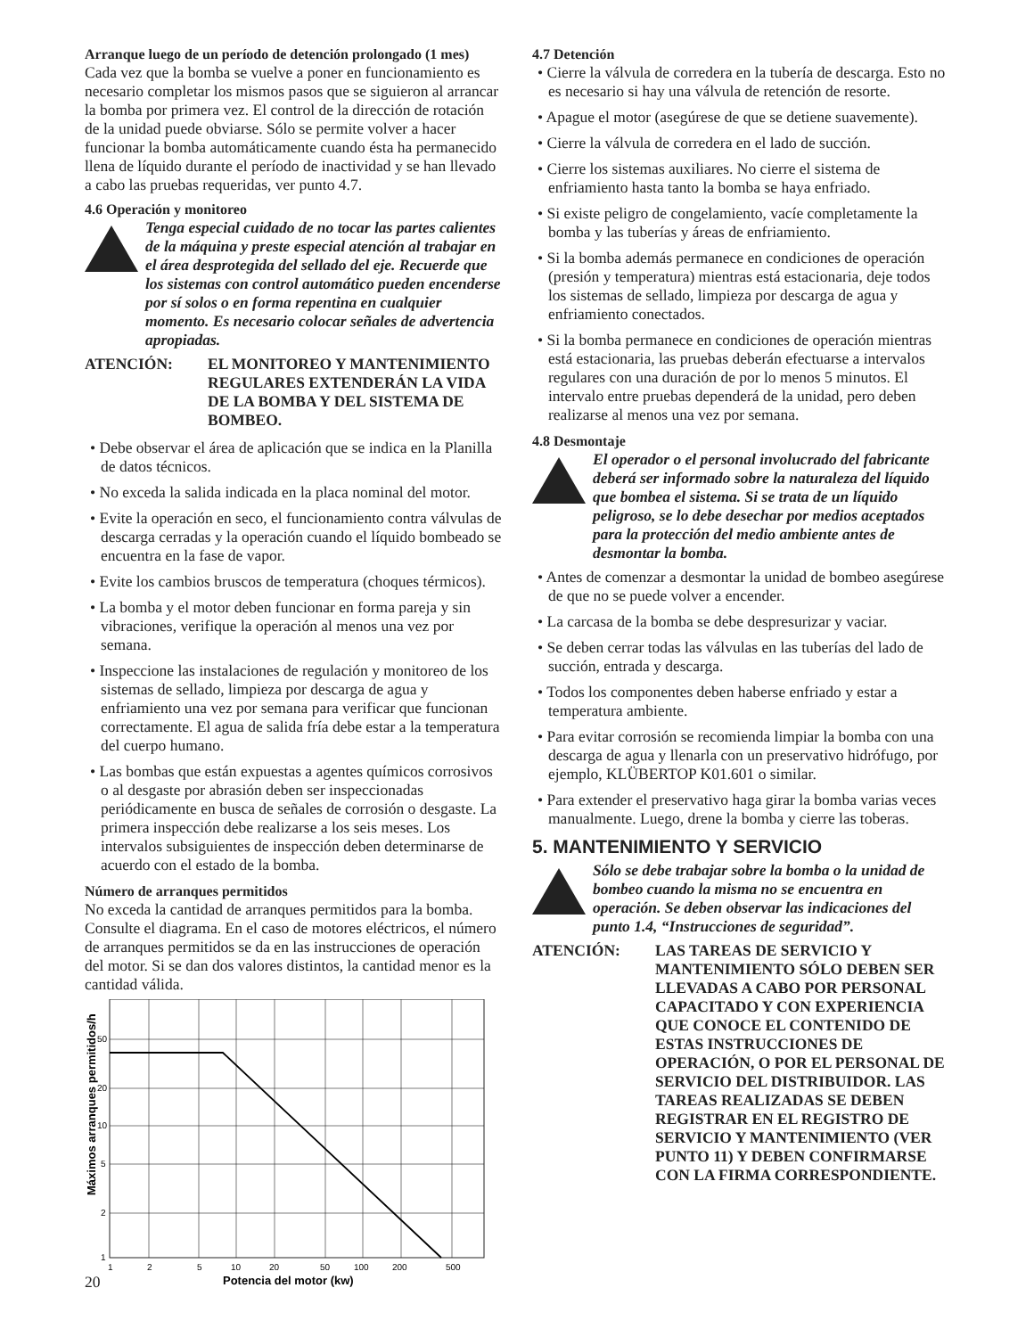Arranque luego de un período de detención prolongado (1 mes)
Cada vez que la bomba se vuelve a poner en funcionamiento es necesario completar los mismos pasos que se siguieron al arrancar la bomba por primera vez. El control de la dirección de rotación de la unidad puede obviarse. Sólo se permite volver a hacer funcionar la bomba automáticamente cuando ésta ha permanecido llena de líquido durante el período de inactividad y se han llevado a cabo las pruebas requeridas, ver punto 4.7.
4.6 Operación y monitoreo
Tenga especial cuidado de no tocar las partes calientes de la máquina y preste especial atención al trabajar en el área desprotegida del sellado del eje. Recuerde que los sistemas con control automático pueden encenderse por sí solos o en forma repentina en cualquier momento. Es necesario colocar señales de advertencia apropiadas.
ATENCIÓN: EL MONITOREO Y MANTENIMIENTO REGULARES EXTENDERÁN LA VIDA DE LA BOMBA Y DEL SISTEMA DE BOMBEO.
• Debe observar el área de aplicación que se indica en la Planilla de datos técnicos.
• No exceda la salida indicada en la placa nominal del motor.
• Evite la operación en seco, el funcionamiento contra válvulas de descarga cerradas y la operación cuando el líquido bombeado se encuentra en la fase de vapor.
• Evite los cambios bruscos de temperatura (choques térmicos).
• La bomba y el motor deben funcionar en forma pareja y sin vibraciones, verifique la operación al menos una vez por semana.
• Inspeccione las instalaciones de regulación y monitoreo de los sistemas de sellado, limpieza por descarga de agua y enfriamiento una vez por semana para verificar que funcionan correctamente. El agua de salida fría debe estar a la temperatura del cuerpo humano.
• Las bombas que están expuestas a agentes químicos corrosivos o al desgaste por abrasión deben ser inspeccionadas periódicamente en busca de señales de corrosión o desgaste. La primera inspección debe realizarse a los seis meses. Los intervalos subsiguientes de inspección deben determinarse de acuerdo con el estado de la bomba.
Número de arranques permitidos
No exceda la cantidad de arranques permitidos para la bomba. Consulte el diagrama. En el caso de motores eléctricos, el número de arranques permitidos se da en las instrucciones de operación del motor. Si se dan dos valores distintos, la cantidad menor es la cantidad válida.
Máximos arranques permitidos/h
50
20
10
5
2
1
1
2
5
10
20
50
100
200
500
Potencia del motor (kw)
4.7 Detención
• Cierre la válvula de corredera en la tubería de descarga. Esto no es necesario si hay una válvula de retención de resorte.
• Apague el motor (asegúrese de que se detiene suavemente).
• Cierre la válvula de corredera en el lado de succión.
• Cierre los sistemas auxiliares. No cierre el sistema de enfriamiento hasta tanto la bomba se haya enfriado.
• Si existe peligro de congelamiento, vacíe completamente la bomba y las tuberías y áreas de enfriamiento.
• Si la bomba además permanece en condiciones de operación (presión y temperatura) mientras está estacionaria, deje todos los sistemas de sellado, limpieza por descarga de agua y enfriamiento conectados.
• Si la bomba permanece en condiciones de operación mientras está estacionaria, las pruebas deberán efectuarse a intervalos regulares con una duración de por lo menos 5 minutos. El intervalo entre pruebas dependerá de la unidad, pero deben realizarse al menos una vez por semana.
4.8 Desmontaje
El operador o el personal involucrado del fabricante deberá ser informado sobre la naturaleza del líquido que bombea el sistema. Si se trata de un líquido peligroso, se lo debe desechar por medios aceptados para la protección del medio ambiente antes de desmontar la bomba.
• Antes de comenzar a desmontar la unidad de bombeo asegúrese de que no se puede volver a encender.
• La carcasa de la bomba se debe despresurizar y vaciar.
• Se deben cerrar todas las válvulas en las tuberías del lado de succión, entrada y descarga.
• Todos los componentes deben haberse enfriado y estar a temperatura ambiente.
• Para evitar corrosión se recomienda limpiar la bomba con una descarga de agua y llenarla con un preservativo hidrófugo, por ejemplo, KLÜBERTOP K01.601 o similar.
• Para extender el preservativo haga girar la bomba varias veces manualmente. Luego, drene la bomba y cierre las toberas.
5. MANTENIMIENTO Y SERVICIO
Sólo se debe trabajar sobre la bomba o la unidad de bombeo cuando la misma no se encuentra en operación. Se deben observar las indicaciones del punto 1.4, “Instrucciones de seguridad”.
ATENCIÓN: LAS TAREAS DE SERVICIO Y MANTENIMIENTO SÓLO DEBEN SER LLEVADAS A CABO POR PERSONAL CAPACITADO Y CON EXPERIENCIA QUE CONOCE EL CONTENIDO DE ESTAS INSTRUCCIONES DE OPERACIÓN, O POR EL PERSONAL DE SERVICIO DEL DISTRIBUIDOR. LAS TAREAS REALIZADAS SE DEBEN REGISTRAR EN EL REGISTRO DE SERVICIO Y MANTENIMIENTO (VER PUNTO 11) Y DEBEN CONFIRMARSE CON LA FIRMA CORRESPONDIENTE.
20